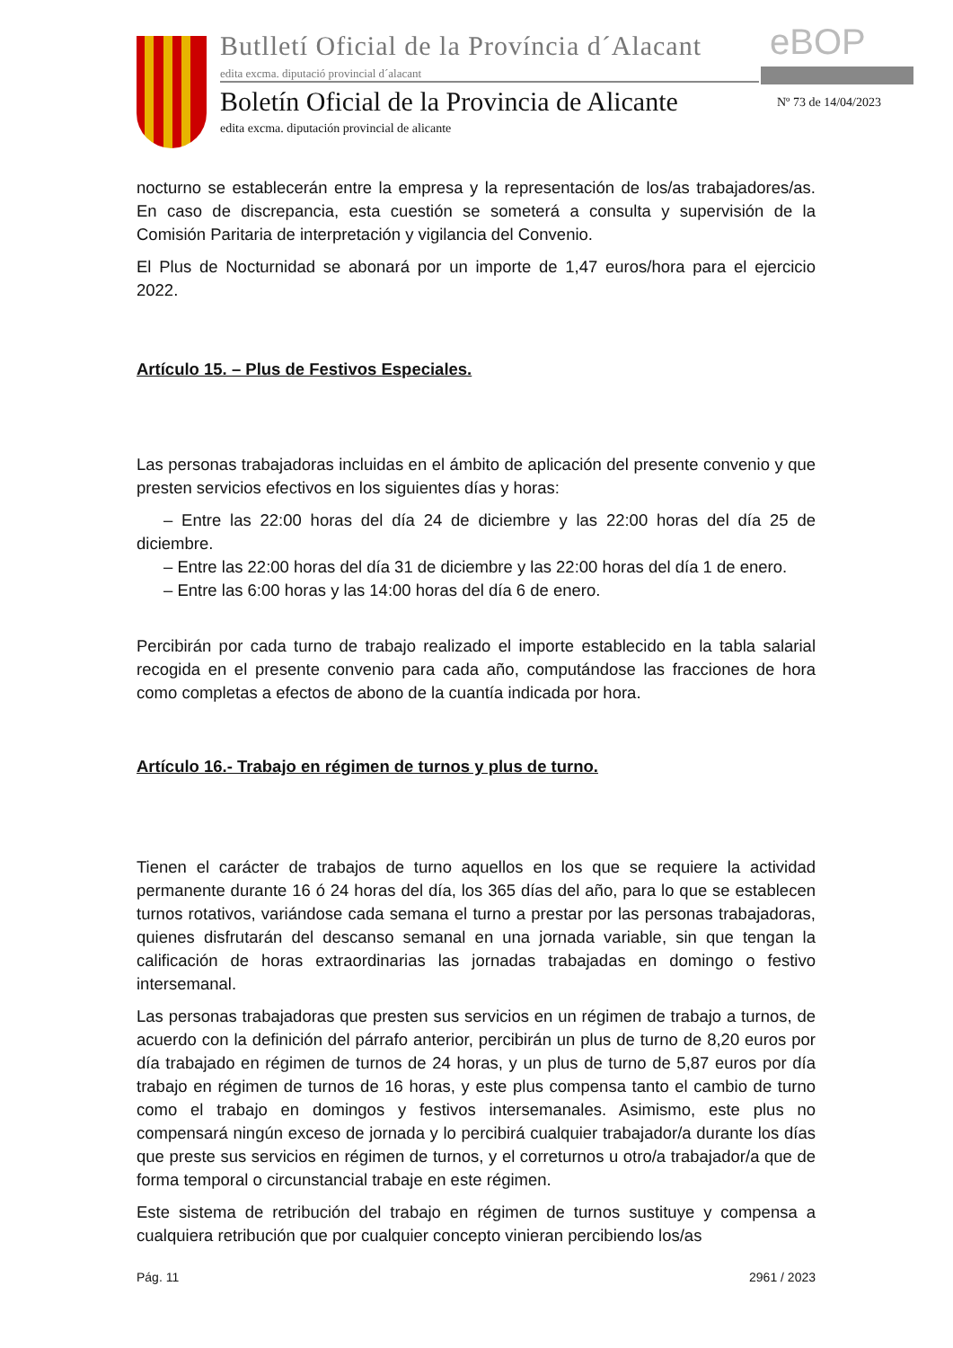Butlletí Oficial de la Província d´Alacant
edita excma. diputació provincial d´alacant
eBOP
Boletín Oficial de la Provincia de Alicante
edita excma. diputación provincial de alicante
Nº 73 de 14/04/2023
nocturno se establecerán entre la empresa y la representación de los/as trabajadores/as. En caso de discrepancia, esta cuestión se someterá a consulta y supervisión de la Comisión Paritaria de interpretación y vigilancia del Convenio.
El Plus de Nocturnidad se abonará por un importe de 1,47 euros/hora para el ejercicio 2022.
Artículo 15. – Plus de Festivos Especiales.
Las personas trabajadoras incluidas en el ámbito de aplicación del presente convenio y que presten servicios efectivos en los siguientes días y horas:
– Entre las 22:00 horas del día 24 de diciembre y las 22:00 horas del día 25 de diciembre.
– Entre las 22:00 horas del día 31 de diciembre y las 22:00 horas del día 1 de enero.
– Entre las 6:00 horas y las 14:00 horas del día 6 de enero.
Percibirán por cada turno de trabajo realizado el importe establecido en la tabla salarial recogida en el presente convenio para cada año, computándose las fracciones de hora como completas a efectos de abono de la cuantía indicada por hora.
Artículo 16.- Trabajo en régimen de turnos y plus de turno.
Tienen el carácter de trabajos de turno aquellos en los que se requiere la actividad permanente durante 16 ó 24 horas del día, los 365 días del año, para lo que se establecen turnos rotativos, variándose cada semana el turno a prestar por las personas trabajadoras, quienes disfrutarán del descanso semanal en una jornada variable, sin que tengan la calificación de horas extraordinarias las jornadas trabajadas en domingo o festivo intersemanal.
Las personas trabajadoras que presten sus servicios en un régimen de trabajo a turnos, de acuerdo con la definición del párrafo anterior, percibirán un plus de turno de 8,20 euros por día trabajado en régimen de turnos de 24 horas, y un plus de turno de 5,87 euros por día trabajo en régimen de turnos de 16 horas, y este plus compensa tanto el cambio de turno como el trabajo en domingos y festivos intersemanales. Asimismo, este plus no compensará ningún exceso de jornada y lo percibirá cualquier trabajador/a durante los días que preste sus servicios en régimen de turnos, y el correturnos u otro/a trabajador/a que de forma temporal o circunstancial trabaje en este régimen.
Este sistema de retribución del trabajo en régimen de turnos sustituye y compensa a cualquiera retribución que por cualquier concepto vinieran percibiendo los/as
Pág. 11 2961 / 2023